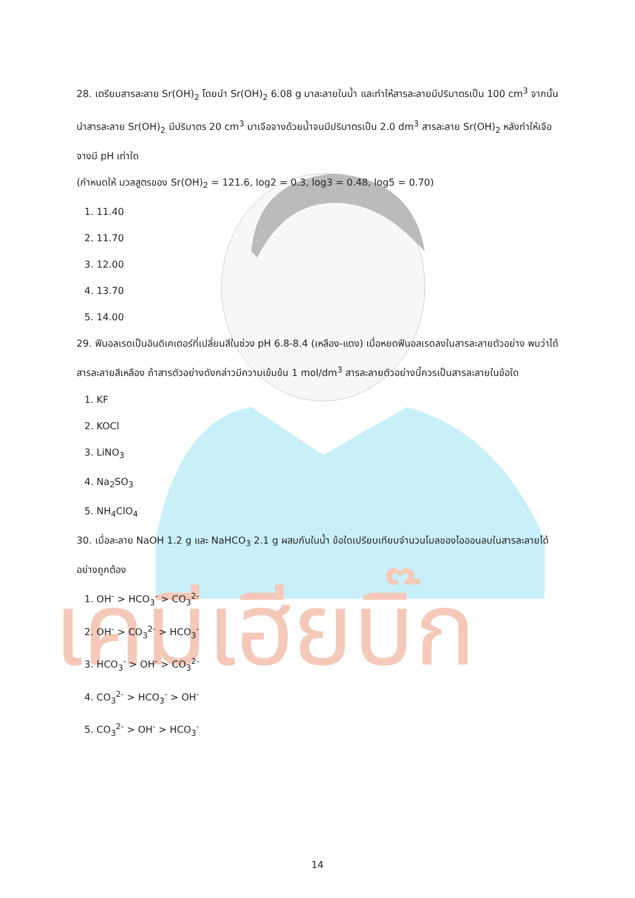เคมีเฮียบิ๊ก
28. เตรียมสารละลาย Sr(OH)<sub>2</sub> โดยนำ Sr(OH)<sub>2</sub> 6.08 g มาละลายในน้ำ และทำให้สารละลายมีปริมาตรเป็น 100 cm<sup>3</sup> จากนั้นนำสารละลาย Sr(OH)<sub>2</sub> มีปริมาตร 20 cm<sup>3</sup> มาเจือจางด้วยน้ำจนมีปริมาตรเป็น 2.0 dm<sup>3</sup> สารละลาย Sr(OH)<sub>2</sub> หลังทำให้เจือจางมี pH เท่าใด
(กำหนดให้ มวลสูตรของ Sr(OH)<sub>2</sub> = 121.6, log2 = 0.3, log3 = 0.48, log5 = 0.70)
1. 11.40
2. 11.70
3. 12.00
4. 13.70
5. 14.00
29. ฟีนอลเรดเป็นอินดิเคเตอร์ที่เปลี่ยนสีในช่วง pH 6.8-8.4 (เหลือง-แดง) เมื่อหยดฟีนอลเรดลงในสารละลายตัวอย่าง พบว่าได้สารละลายสีเหลือง ถ้าสารตัวอย่างดังกล่าวมีความเข้มข้น 1 mol/dm<sup>3</sup> สารละลายตัวอย่างนี้ควรเป็นสารละลายในข้อใด
1. KF
2. KOCl
3. LiNO<sub>3</sub>
4. Na<sub>2</sub>SO<sub>3</sub>
5. NH<sub>4</sub>ClO<sub>4</sub>
30. เมื่อละลาย NaOH 1.2 g และ NaHCO<sub>3</sub> 2.1 g ผสมกันในน้ำ ข้อใดเปรียบเทียบจำนวนโมลของไอออนลบในสารละลายได้อย่างถูกต้อง
1. OH<sup>-</sup> > HCO<sub>3</sub><sup>-</sup> > CO<sub>3</sub><sup>2-</sup>
2. OH<sup>-</sup> > CO<sub>3</sub><sup>2-</sup> > HCO<sub>3</sub><sup>-</sup>
3. HCO<sub>3</sub><sup>-</sup> > OH<sup>-</sup> > CO<sub>3</sub><sup>2-</sup>
4. CO<sub>3</sub><sup>2-</sup> > HCO<sub>3</sub><sup>-</sup> > OH<sup>-</sup>
5. CO<sub>3</sub><sup>2-</sup> > OH<sup>-</sup> > HCO<sub>3</sub><sup>-</sup>
14